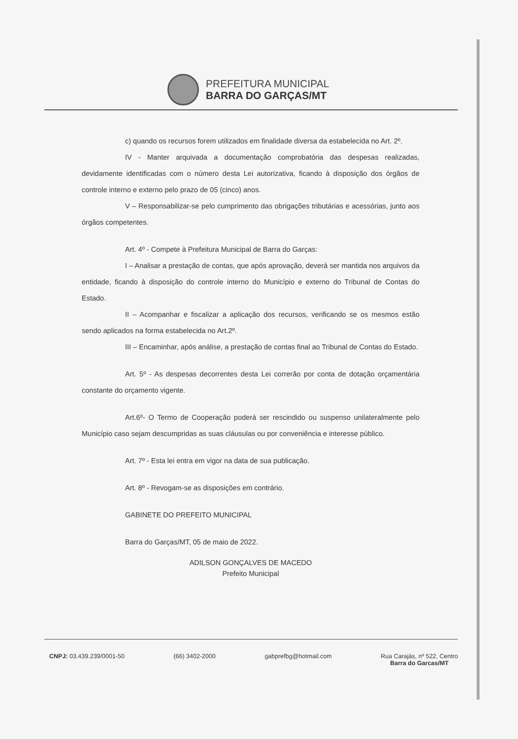PREFEITURA MUNICIPAL
BARRA DO GARÇAS/MT
c) quando os recursos forem utilizados em finalidade diversa da estabelecida no Art. 2º.
IV - Manter arquivada a documentação comprobatória das despesas realizadas, devidamente identificadas com o número desta Lei autorizativa, ficando à disposição dos órgãos de controle interno e externo pelo prazo de 05 (cinco) anos.
V – Responsabilizar-se pelo cumprimento das obrigações tributárias e acessórias, junto aos órgãos competentes.
Art. 4º - Compete à Prefeitura Municipal de Barra do Garças:
I – Analisar a prestação de contas, que após aprovação, deverá ser mantida nos arquivos da entidade, ficando à disposição do controle interno do Município e externo do Tribunal de Contas do Estado.
II – Acompanhar e fiscalizar a aplicação dos recursos, verificando se os mesmos estão sendo aplicados na forma estabelecida no Art.2º.
III – Encaminhar, após análise, a prestação de contas final ao Tribunal de Contas do Estado.
Art. 5º - As despesas decorrentes desta Lei correrão por conta de dotação orçamentária constante do orçamento vigente.
Art.6º- O Termo de Cooperação poderá ser rescindido ou suspenso unilateralmente pelo Município caso sejam descumpridas as suas cláusulas ou por conveniência e interesse público.
Art. 7º - Esta lei entra em vigor na data de sua publicação.
Art. 8º - Revogam-se as disposições em contrário.
GABINETE DO PREFEITO MUNICIPAL
Barra do Garças/MT, 05 de maio de 2022.
ADILSON GONÇALVES DE MACEDO
Prefeito Municipal
CNPJ: 03.439.239/0001-50 (66) 3402-2000 gabprefbg@hotmail.com Rua Carajás, nº 522, Centro
Barra do Garcas/MT